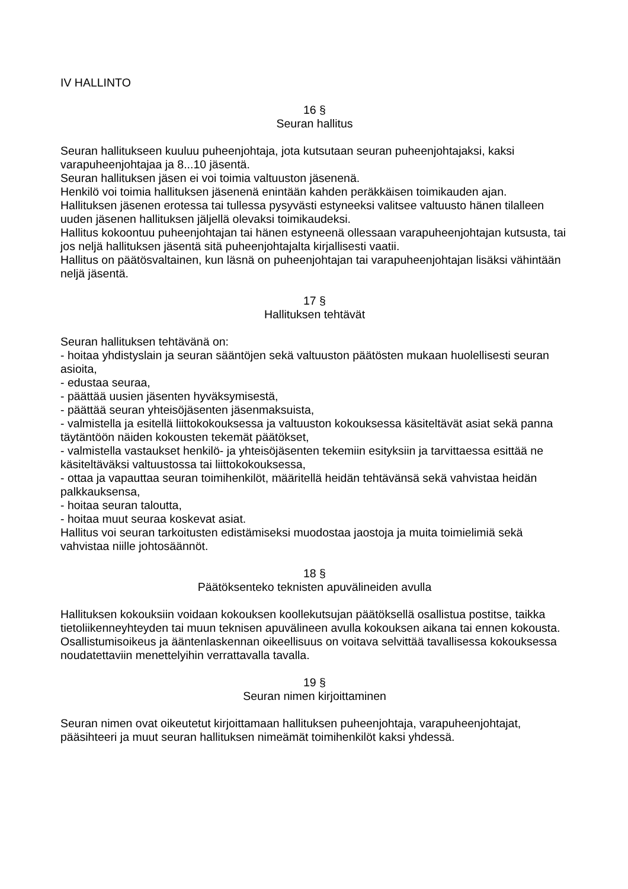IV HALLINTO
16 §
Seuran hallitus
Seuran hallitukseen kuuluu puheenjohtaja, jota kutsutaan seuran puheenjohtajaksi, kaksi varapuheenjohtajaa ja 8...10 jäsentä.
Seuran hallituksen jäsen ei voi toimia valtuuston jäsenenä.
Henkilö voi toimia hallituksen jäsenenä enintään kahden peräkkäisen toimikauden ajan.
Hallituksen jäsenen erotessa tai tullessa pysyvästi estyneeksi valitsee valtuusto hänen tilalleen uuden jäsenen hallituksen jäljellä olevaksi toimikaudeksi.
Hallitus kokoontuu puheenjohtajan tai hänen estyneenä ollessaan varapuheenjohtajan kutsusta, tai jos neljä hallituksen jäsentä sitä puheenjohtajalta kirjallisesti vaatii.
Hallitus on päätösvaltainen, kun läsnä on puheenjohtajan tai varapuheenjohtajan lisäksi vähintään neljä jäsentä.
17 §
Hallituksen tehtävät
Seuran hallituksen tehtävänä on:
- hoitaa yhdistyslain ja seuran sääntöjen sekä valtuuston päätösten mukaan huolellisesti seuran asioita,
- edustaa seuraa,
- päättää uusien jäsenten hyväksymisestä,
- päättää seuran yhteisöjäsenten jäsenmaksuista,
- valmistella ja esitellä liittokokouksessa ja valtuuston kokouksessa käsiteltävät asiat sekä panna täytäntöön näiden kokousten tekemät päätökset,
- valmistella vastaukset henkilö- ja yhteisöjäsenten tekemiin esityksiin ja tarvittaessa esittää ne käsiteltäväksi valtuustossa tai liittokokouksessa,
- ottaa ja vapauttaa seuran toimihenkilöt, määritellä heidän tehtävänsä sekä vahvistaa heidän palkkauksensa,
- hoitaa seuran taloutta,
- hoitaa muut seuraa koskevat asiat.
Hallitus voi seuran tarkoitusten edistämiseksi muodostaa jaostoja ja muita toimielimiä sekä vahvistaa niille johtosäännöt.
18 §
Päätöksenteko teknisten apuvälineiden avulla
Hallituksen kokouksiin voidaan kokouksen koollekutsujan päätöksellä osallistua postitse, taikka tietoliikenneyhteyden tai muun teknisen apuvälineen avulla kokouksen aikana tai ennen kokousta. Osallistumisoikeus ja ääntenlaskennan oikeellisuus on voitava selvittää tavallisessa kokouksessa noudatettaviin menettelyihin verrattavalla tavalla.
19 §
Seuran nimen kirjoittaminen
Seuran nimen ovat oikeutetut kirjoittamaan hallituksen puheenjohtaja, varapuheenjohtajat, pääsihteeri ja muut seuran hallituksen nimeämät toimihenkilöt kaksi yhdessä.